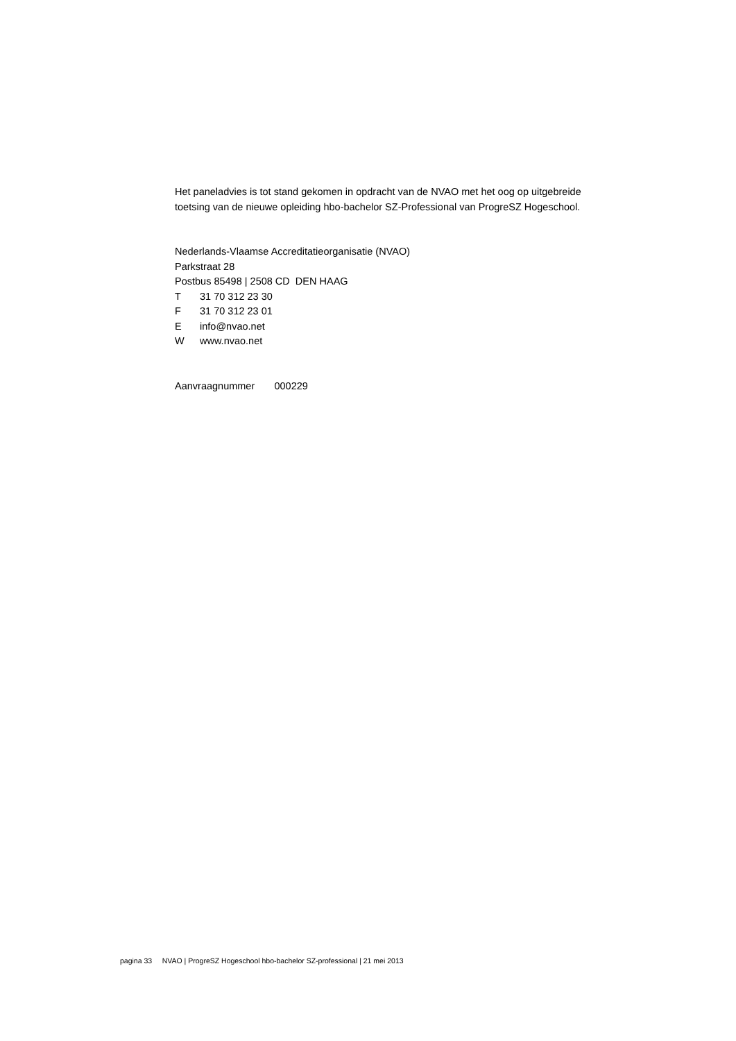Het paneladvies is tot stand gekomen in opdracht van de NVAO met het oog op uitgebreide
toetsing van de nieuwe opleiding hbo-bachelor SZ-Professional van ProgreSZ Hogeschool.
Nederlands-Vlaamse Accreditatieorganisatie (NVAO)
Parkstraat 28
Postbus 85498 | 2508 CD DEN HAAG
T 31 70 312 23 30
F 31 70 312 23 01
Einfo@nvao.net
Wwww.nvao.net
Aanvraagnummer 000229
pagina 33 NVAO | ProgreSZ Hogeschool hbo-bachelor SZ-professional | 21 mei 2013